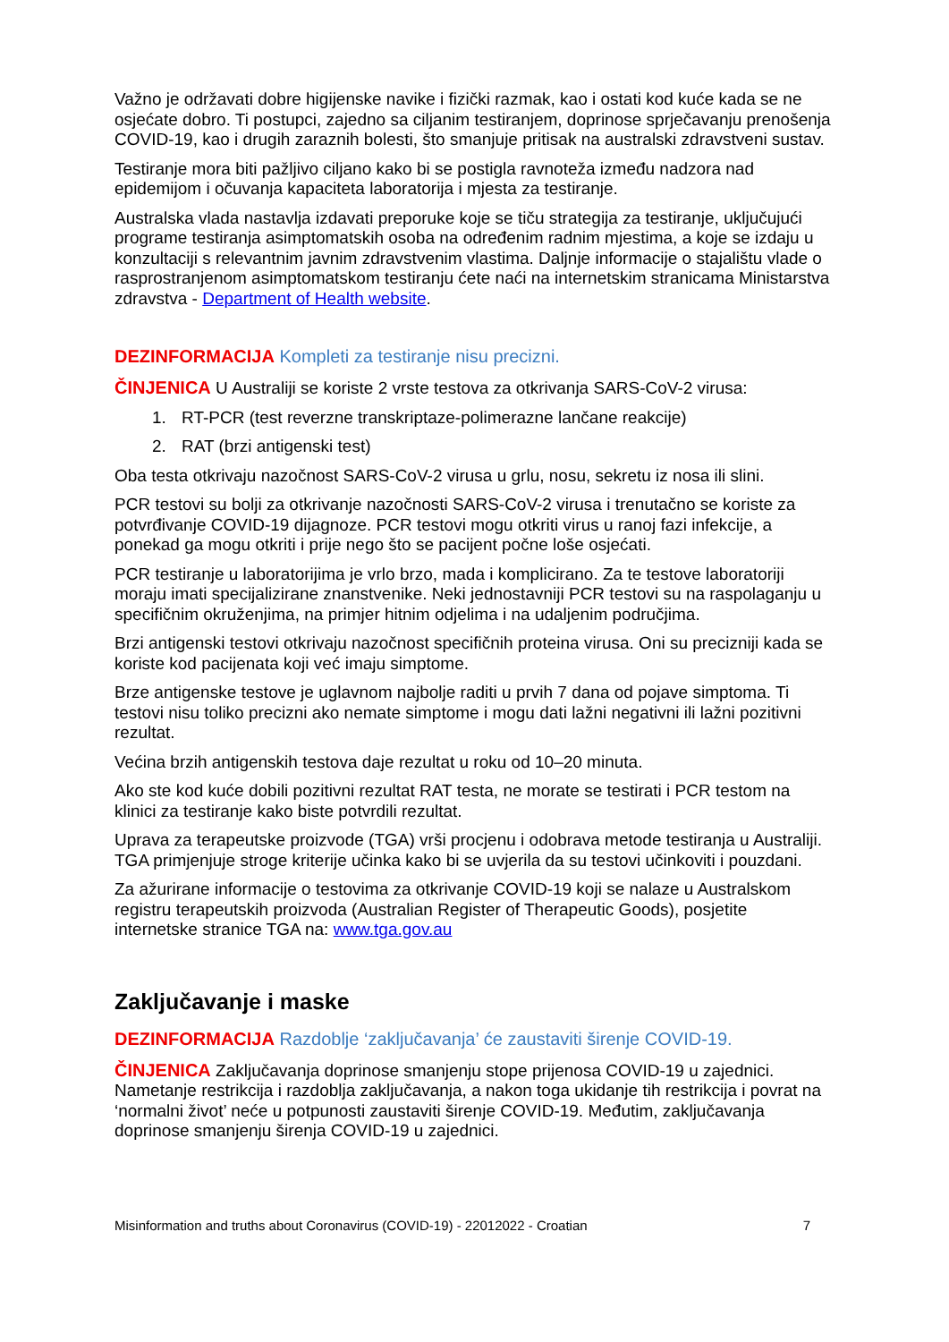Važno je održavati dobre higijenske navike i fizički razmak, kao i ostati kod kuće kada se ne osjećate dobro. Ti postupci, zajedno sa ciljanim testiranjem, doprinose sprječavanju prenošenja COVID-19, kao i drugih zaraznih bolesti, što smanjuje pritisak na australski zdravstveni sustav.
Testiranje mora biti pažljivo ciljano kako bi se postigla ravnoteža između nadzora nad epidemijom i očuvanja kapaciteta laboratorija i mjesta za testiranje.
Australska vlada nastavlja izdavati preporuke koje se tiču strategija za testiranje, uključujući programe testiranja asimptomatskih osoba na određenim radnim mjestima, a koje se izdaju u konzultaciji s relevantnim javnim zdravstvenim vlastima. Daljnje informacije o stajalištu vlade o rasprostranjenom asimptomatskom testiranju ćete naći na internetskim stranicama Ministarstva zdravstva - Department of Health website.
DEZINFORMACIJA Kompleti za testiranje nisu precizni.
ČINJENICA U Australiji se koriste 2 vrste testova za otkrivanja SARS-CoV-2 virusa:
1. RT-PCR (test reverzne transkriptaze-polimerazne lančane reakcije)
2. RAT (brzi antigenski test)
Oba testa otkrivaju nazočnost SARS-CoV-2 virusa u grlu, nosu, sekretu iz nosa ili slini.
PCR testovi su bolji za otkrivanje nazočnosti SARS-CoV-2 virusa i trenutačno se koriste za potvrđivanje COVID-19 dijagnoze. PCR testovi mogu otkriti virus u ranoj fazi infekcije, a ponekad ga mogu otkriti i prije nego što se pacijent počne loše osjećati.
PCR testiranje u laboratorijima je vrlo brzo, mada i komplicirano. Za te testove laboratoriji moraju imati specijalizirane znanstvenike. Neki jednostavniji PCR testovi su na raspolaganju u specifičnim okruženjima, na primjer hitnim odjelima i na udaljenim područjima.
Brzi antigenski testovi otkrivaju nazočnost specifičnih proteina virusa. Oni su precizniji kada se koriste kod pacijenata koji već imaju simptome.
Brze antigenske testove je uglavnom najbolje raditi u prvih 7 dana od pojave simptoma. Ti testovi nisu toliko precizni ako nemate simptome i mogu dati lažni negativni ili lažni pozitivni rezultat.
Većina brzih antigenskih testova daje rezultat u roku od 10–20 minuta.
Ako ste kod kuće dobili pozitivni rezultat RAT testa, ne morate se testirati i PCR testom na klinici za testiranje kako biste potvrdili rezultat.
Uprava za terapeutske proizvode (TGA) vrši procjenu i odobrava metode testiranja u Australiji. TGA primjenjuje stroge kriterije učinka kako bi se uvjerila da su testovi učinkoviti i pouzdani.
Za ažurirane informacije o testovima za otkrivanje COVID-19 koji se nalaze u Australskom registru terapeutskih proizvoda (Australian Register of Therapeutic Goods), posjetite internetske stranice TGA na: www.tga.gov.au
Zaključavanje i maske
DEZINFORMACIJA Razdoblje ‘zaključavanja’ će zaustaviti širenje COVID-19.
ČINJENICA Zaključavanja doprinose smanjenju stope prijenosa COVID-19 u zajednici. Nametanje restrikcija i razdoblja zaključavanja, a nakon toga ukidanje tih restrikcija i povrat na ‘normalni život’ neće u potpunosti zaustaviti širenje COVID-19. Međutim, zaključavanja doprinose smanjenju širenja COVID-19 u zajednici.
Misinformation and truths about Coronavirus (COVID-19) - 22012022 - Croatian 7